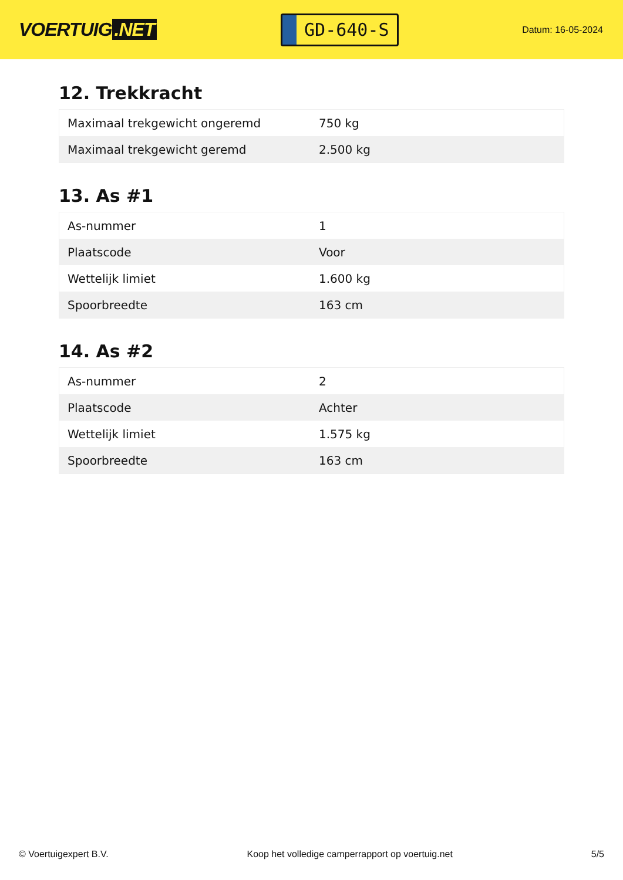VOERTUIG.NET
GD-640-S
Datum: 16-05-2024
12. Trekkracht
| Maximaal trekgewicht ongeremd | 750 kg |
| Maximaal trekgewicht geremd | 2.500 kg |
13. As #1
| As-nummer | 1 |
| Plaatscode | Voor |
| Wettelijk limiet | 1.600 kg |
| Spoorbreedte | 163 cm |
14. As #2
| As-nummer | 2 |
| Plaatscode | Achter |
| Wettelijk limiet | 1.575 kg |
| Spoorbreedte | 163 cm |
© Voertuigexpert B.V. Koop het volledige camperrapport op voertuig.net 5/5